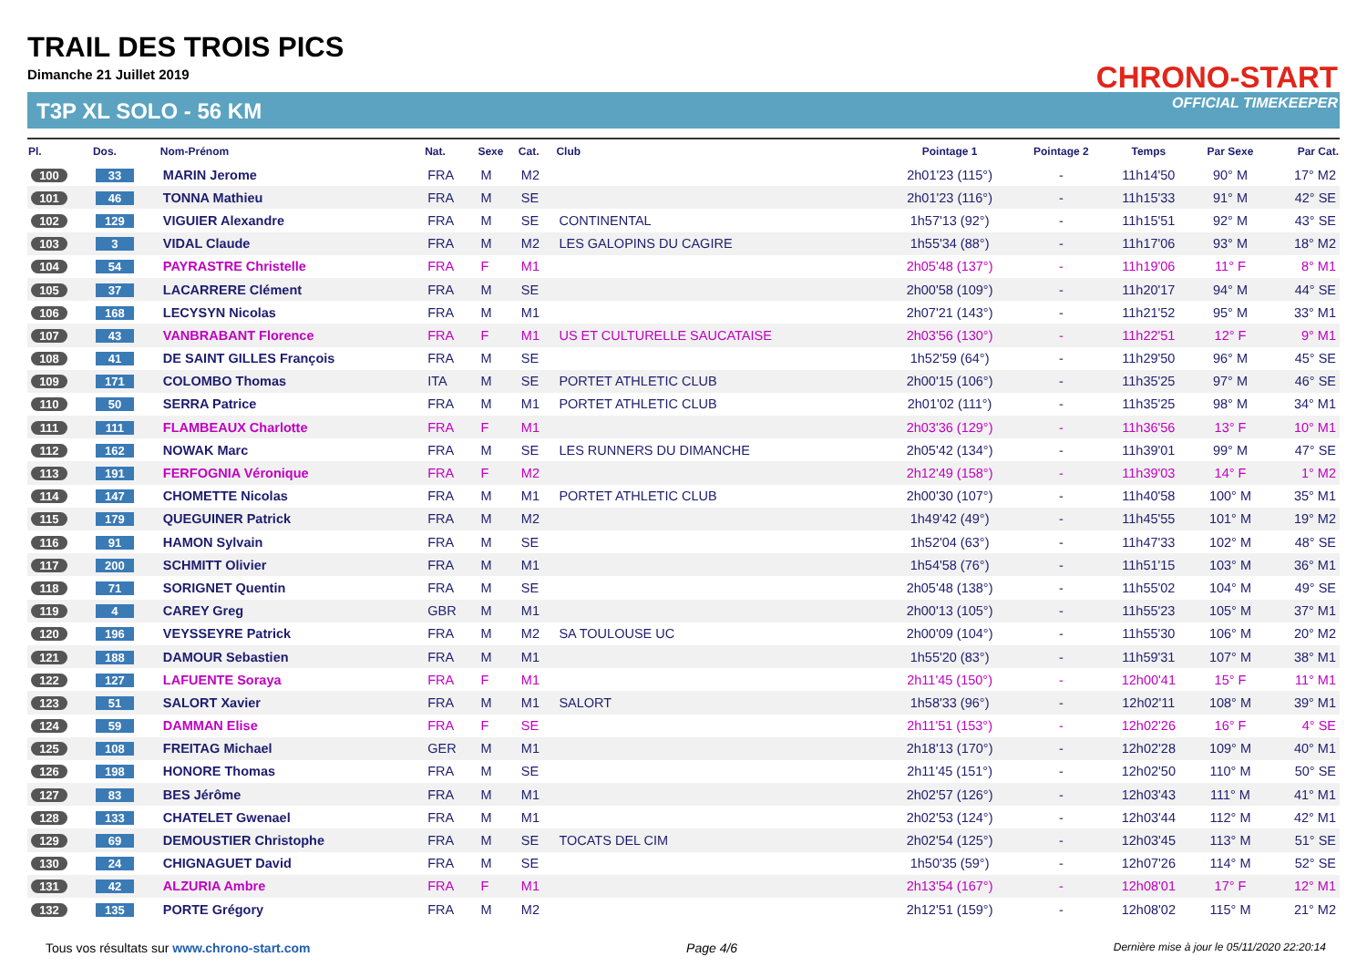TRAIL DES TROIS PICS
Dimanche 21 Juillet 2019
T3P XL SOLO - 56 KM
CHRONO-START
OFFICIAL TIMEKEEPER
| Pl. | Dos. | Nom-Prénom | Nat. | Sexe | Cat. | Club | Pointage 1 | Pointage 2 | Temps | Par Sexe | Par Cat. |
| --- | --- | --- | --- | --- | --- | --- | --- | --- | --- | --- | --- |
| 100 | 33 | MARIN Jerome | FRA | M | M2 | | 2h01'23 (115°) | - | 11h14'50 | 90° M | 17° M2 |
| 101 | 46 | TONNA Mathieu | FRA | M | SE | | 2h01'23 (116°) | - | 11h15'33 | 91° M | 42° SE |
| 102 | 129 | VIGUIER Alexandre | FRA | M | SE | CONTINENTAL | 1h57'13 (92°) | - | 11h15'51 | 92° M | 43° SE |
| 103 | 3 | VIDAL Claude | FRA | M | M2 | LES GALOPINS DU CAGIRE | 1h55'34 (88°) | - | 11h17'06 | 93° M | 18° M2 |
| 104 | 54 | PAYRASTRE Christelle | FRA | F | M1 | | 2h05'48 (137°) | - | 11h19'06 | 11° F | 8° M1 |
| 105 | 37 | LACARRERE Clément | FRA | M | SE | | 2h00'58 (109°) | - | 11h20'17 | 94° M | 44° SE |
| 106 | 168 | LECYSYN Nicolas | FRA | M | M1 | | 2h07'21 (143°) | - | 11h21'52 | 95° M | 33° M1 |
| 107 | 43 | VANBRABANT Florence | FRA | F | M1 | US ET CULTURELLE SAUCATAISE | 2h03'56 (130°) | - | 11h22'51 | 12° F | 9° M1 |
| 108 | 41 | DE SAINT GILLES François | FRA | M | SE | | 1h52'59 (64°) | - | 11h29'50 | 96° M | 45° SE |
| 109 | 171 | COLOMBO Thomas | ITA | M | SE | PORTET ATHLETIC CLUB | 2h00'15 (106°) | - | 11h35'25 | 97° M | 46° SE |
| 110 | 50 | SERRA Patrice | FRA | M | M1 | PORTET ATHLETIC CLUB | 2h01'02 (111°) | - | 11h35'25 | 98° M | 34° M1 |
| 111 | 111 | FLAMBEAUX Charlotte | FRA | F | M1 | | 2h03'36 (129°) | - | 11h36'56 | 13° F | 10° M1 |
| 112 | 162 | NOWAK Marc | FRA | M | SE | LES RUNNERS DU DIMANCHE | 2h05'42 (134°) | - | 11h39'01 | 99° M | 47° SE |
| 113 | 191 | FERFOGNIA Véronique | FRA | F | M2 | | 2h12'49 (158°) | - | 11h39'03 | 14° F | 1° M2 |
| 114 | 147 | CHOMETTE Nicolas | FRA | M | M1 | PORTET ATHLETIC CLUB | 2h00'30 (107°) | - | 11h40'58 | 100° M | 35° M1 |
| 115 | 179 | QUEGUINER Patrick | FRA | M | M2 | | 1h49'42 (49°) | - | 11h45'55 | 101° M | 19° M2 |
| 116 | 91 | HAMON Sylvain | FRA | M | SE | | 1h52'04 (63°) | - | 11h47'33 | 102° M | 48° SE |
| 117 | 200 | SCHMITT Olivier | FRA | M | M1 | | 1h54'58 (76°) | - | 11h51'15 | 103° M | 36° M1 |
| 118 | 71 | SORIGNET Quentin | FRA | M | SE | | 2h05'48 (138°) | - | 11h55'02 | 104° M | 49° SE |
| 119 | 4 | CAREY Greg | GBR | M | M1 | | 2h00'13 (105°) | - | 11h55'23 | 105° M | 37° M1 |
| 120 | 196 | VEYSSEYRE Patrick | FRA | M | M2 | SA TOULOUSE UC | 2h00'09 (104°) | - | 11h55'30 | 106° M | 20° M2 |
| 121 | 188 | DAMOUR Sebastien | FRA | M | M1 | | 1h55'20 (83°) | - | 11h59'31 | 107° M | 38° M1 |
| 122 | 127 | LAFUENTE Soraya | FRA | F | M1 | | 2h11'45 (150°) | - | 12h00'41 | 15° F | 11° M1 |
| 123 | 51 | SALORT Xavier | FRA | M | M1 | SALORT | 1h58'33 (96°) | - | 12h02'11 | 108° M | 39° M1 |
| 124 | 59 | DAMMAN Elise | FRA | F | SE | | 2h11'51 (153°) | - | 12h02'26 | 16° F | 4° SE |
| 125 | 108 | FREITAG Michael | GER | M | M1 | | 2h18'13 (170°) | - | 12h02'28 | 109° M | 40° M1 |
| 126 | 198 | HONORE Thomas | FRA | M | SE | | 2h11'45 (151°) | - | 12h02'50 | 110° M | 50° SE |
| 127 | 83 | BES Jérôme | FRA | M | M1 | | 2h02'57 (126°) | - | 12h03'43 | 111° M | 41° M1 |
| 128 | 133 | CHATELET Gwenael | FRA | M | M1 | | 2h02'53 (124°) | - | 12h03'44 | 112° M | 42° M1 |
| 129 | 69 | DEMOUSTIER Christophe | FRA | M | SE | TOCATS DEL CIM | 2h02'54 (125°) | - | 12h03'45 | 113° M | 51° SE |
| 130 | 24 | CHIGNAGUET David | FRA | M | SE | | 1h50'35 (59°) | - | 12h07'26 | 114° M | 52° SE |
| 131 | 42 | ALZURIA Ambre | FRA | F | M1 | | 2h13'54 (167°) | - | 12h08'01 | 17° F | 12° M1 |
| 132 | 135 | PORTE Grégory | FRA | M | M2 | | 2h12'51 (159°) | - | 12h08'02 | 115° M | 21° M2 |
Tous vos résultats sur www.chrono-start.com Page 4/6 Dernière mise à jour le 05/11/2020 22:20:14